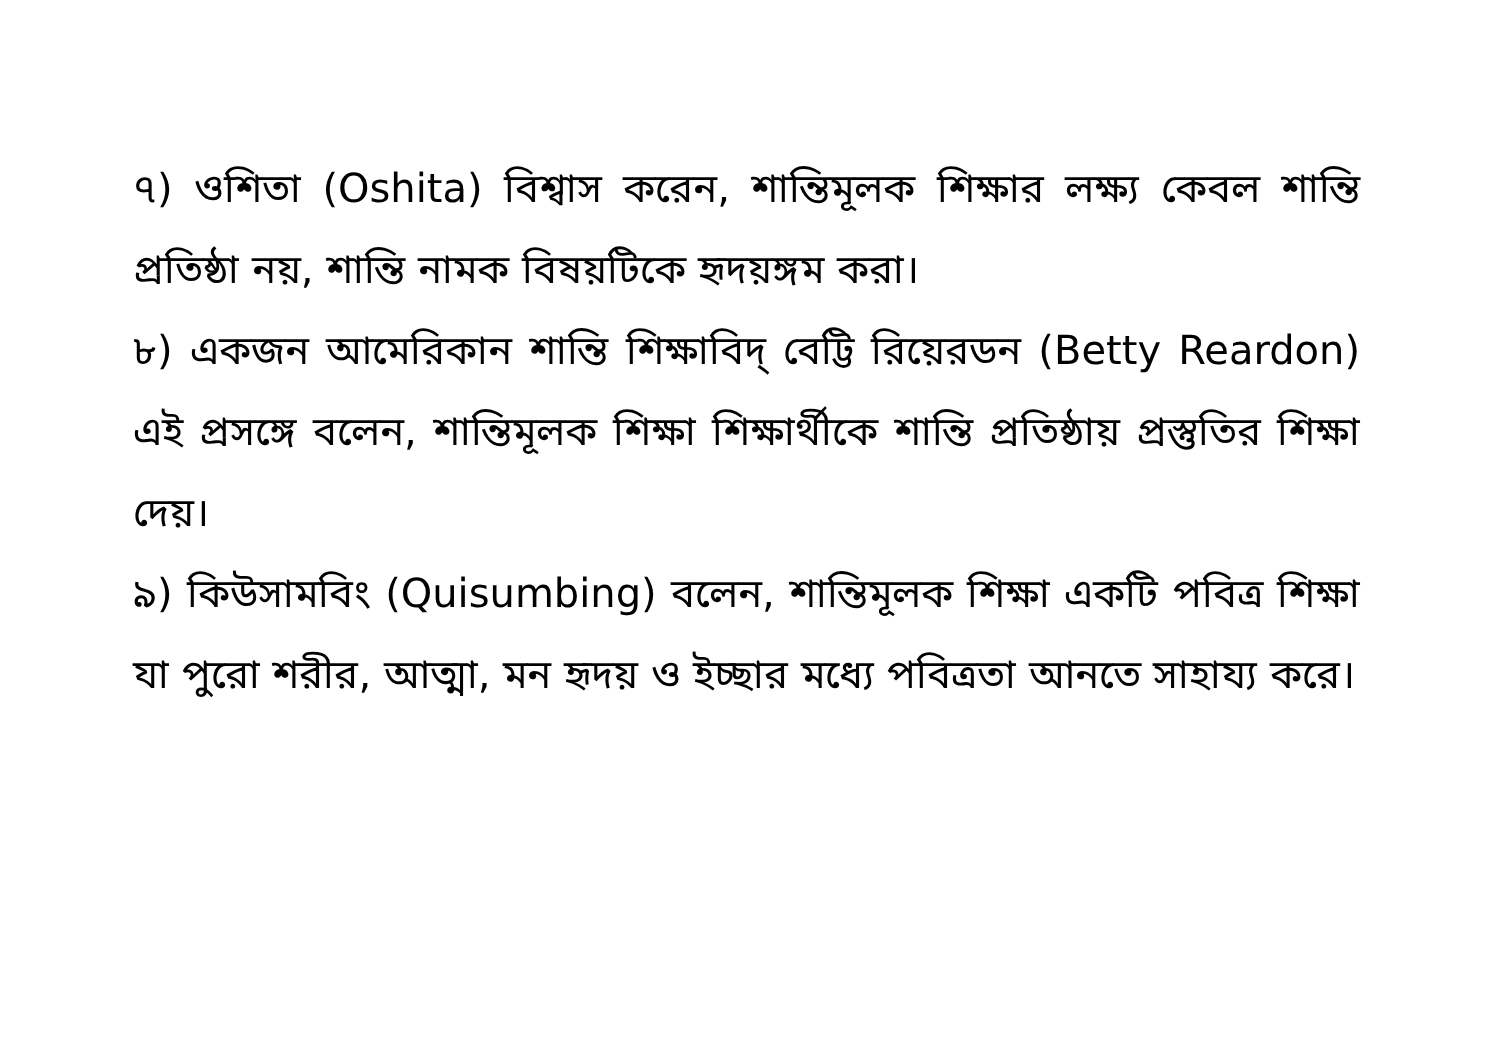৭) ওশিতা (Oshita) বিশ্বাস করেন, শান্তিমূলক শিক্ষার লক্ষ্য কেবল শান্তি প্রতিষ্ঠা নয়, শান্তি নামক বিষয়টিকে হৃদয়ঙ্গম করা।
৮) একজন আমেরিকান শান্তি শিক্ষাবিদ্ বেট্টি রিয়েরডন (Betty Reardon) এই প্রসঙ্গে বলেন, শান্তিমূলক শিক্ষা শিক্ষার্থীকে শান্তি প্রতিষ্ঠায় প্রস্তুতির শিক্ষা দেয়।
৯) কিউসামবিং (Quisumbing) বলেন, শান্তিমূলক শিক্ষা একটি পবিত্র শিক্ষা যা পুরো শরীর, আত্মা, মন হৃদয় ও ইচ্ছার মধ্যে পবিত্রতা আনতে সাহায্য করে।